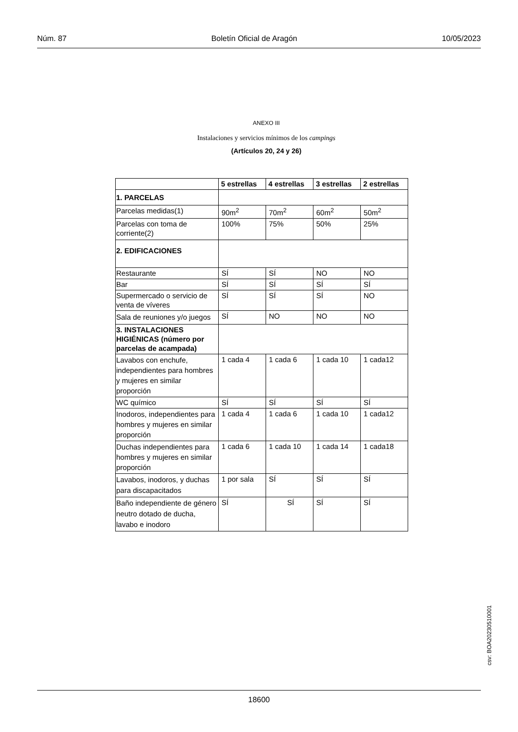Núm. 87 Boletín Oficial de Aragón 10/05/2023
ANEXO III
Instalaciones y servicios mínimos de los campings
(Artículos 20, 24 y 26)
| | 5 estrellas | 4 estrellas | 3 estrellas | 2 estrellas |
| --- | --- | --- | --- | --- |
| 1. PARCELAS | | | | |
| Parcelas medidas(1) | 90m<sup>2</sup> | 70m<sup>2</sup> | 60m<sup>2</sup> | 50m<sup>2</sup> |
| Parcelas con toma de corriente(2) | 100% | 75% | 50% | 25% |
| 2. EDIFICACIONES | | | | |
| Restaurante | SÍ | SÍ | NO | NO |
| Bar | SÍ | SÍ | SÍ | SÍ |
| Supermercado o servicio de venta de víveres | SÍ | SÍ | SÍ | NO |
| Sala de reuniones y/o juegos | SÍ | NO | NO | NO |
| 3. INSTALACIONES HIGIÉNICAS (número por parcelas de acampada) | | | | |
| Lavabos con enchufe, independientes para hombres y mujeres en similar proporción | 1 cada 4 | 1 cada 6 | 1 cada 10 | 1 cada12 |
| WC químico | SÍ | SÍ | SÍ | SÍ |
| Inodoros, independientes para hombres y mujeres en similar proporción | 1 cada 4 | 1 cada 6 | 1 cada 10 | 1 cada12 |
| Duchas independientes para hombres y mujeres en similar proporción | 1 cada 6 | 1 cada 10 | 1 cada 14 | 1 cada18 |
| Lavabos, inodoros, y duchas para discapacitados | 1 por sala | SÍ | SÍ | SÍ |
| Baño independiente de género neutro dotado de ducha, lavabo e inodoro | SÍ | SÍ | SÍ | SÍ |
csv: BOA20230510001
18600